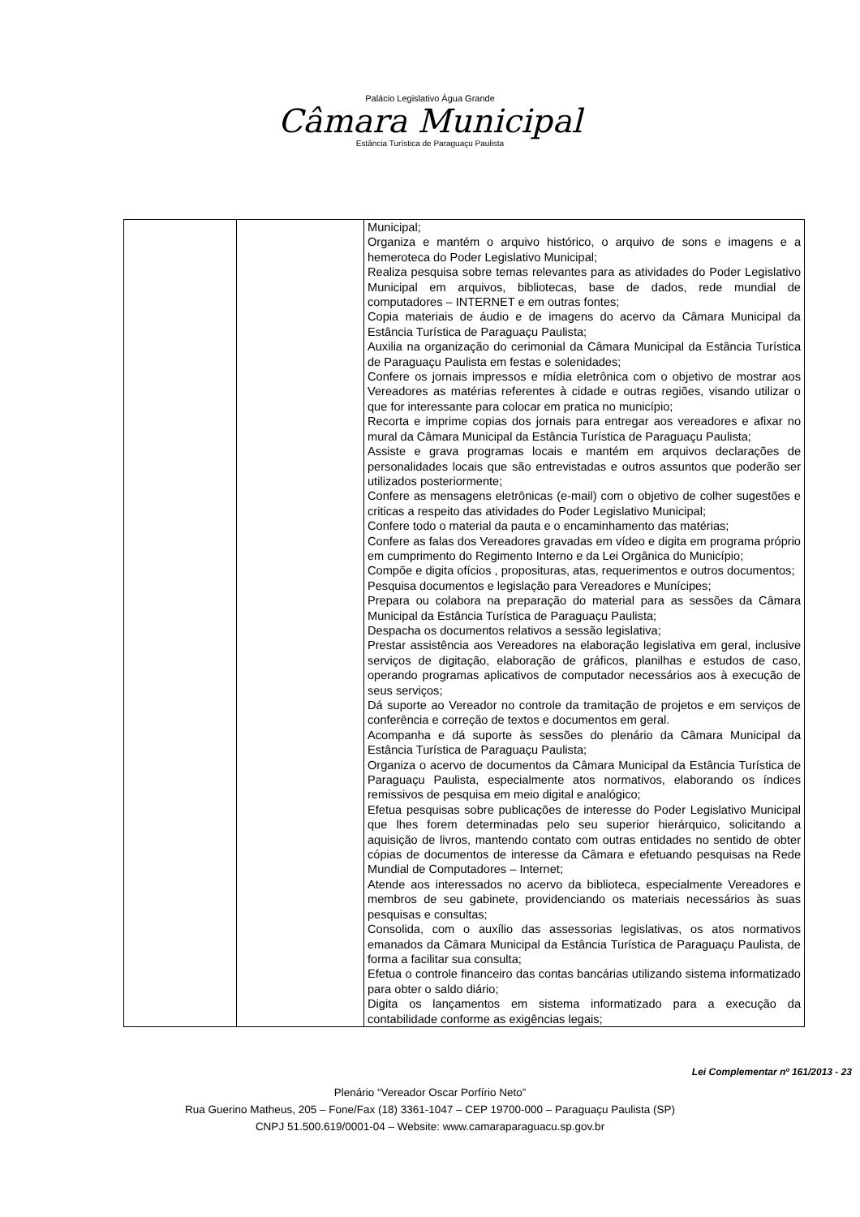Palácio Legislativo Água Grande
Câmara Municipal
Estância Turística de Paraguaçu Paulista
| | | Municipal; Organiza e mantém o arquivo histórico, o arquivo de sons e imagens e a hemeroteca do Poder Legislativo Municipal; Realiza pesquisa sobre temas relevantes para as atividades do Poder Legislativo Municipal em arquivos, bibliotecas, base de dados, rede mundial de computadores – INTERNET e em outras fontes; Copia materiais de áudio e de imagens do acervo da Câmara Municipal da Estância Turística de Paraguaçu Paulista; Auxilia na organização do cerimonial da Câmara Municipal da Estância Turística de Paraguaçu Paulista em festas e solenidades; Confere os jornais impressos e mídia eletrônica com o objetivo de mostrar aos Vereadores as matérias referentes à cidade e outras regiões, visando utilizar o que for interessante para colocar em pratica no município; Recorta e imprime copias dos jornais para entregar aos vereadores e afixar no mural da Câmara Municipal da Estância Turística de Paraguaçu Paulista; Assiste e grava programas locais e mantém em arquivos declarações de personalidades locais que são entrevistadas e outros assuntos que poderão ser utilizados posteriormente; Confere as mensagens eletrônicas (e-mail) com o objetivo de colher sugestões e criticas a respeito das atividades do Poder Legislativo Municipal; Confere todo o material da pauta e o encaminhamento das matérias; Confere as falas dos Vereadores gravadas em vídeo e digita em programa próprio em cumprimento do Regimento Interno e da Lei Orgânica do Município; Compõe e digita ofícios , proposituras, atas, requerimentos e outros documentos; Pesquisa documentos e legislação para Vereadores e Munícipes; Prepara ou colabora na preparação do material para as sessões da Câmara Municipal da Estância Turística de Paraguaçu Paulista; Despacha os documentos relativos a sessão legislativa; Prestar assistência aos Vereadores na elaboração legislativa em geral, inclusive serviços de digitação, elaboração de gráficos, planilhas e estudos de caso, operando programas aplicativos de computador necessários aos à execução de seus serviços; Dá suporte ao Vereador no controle da tramitação de projetos e em serviços de conferência e correção de textos e documentos em geral. Acompanha e dá suporte às sessões do plenário da Câmara Municipal da Estância Turística de Paraguaçu Paulista; Organiza o acervo de documentos da Câmara Municipal da Estância Turística de Paraguaçu Paulista, especialmente atos normativos, elaborando os índices remissivos de pesquisa em meio digital e analógico; Efetua pesquisas sobre publicações de interesse do Poder Legislativo Municipal que lhes forem determinadas pelo seu superior hierárquico, solicitando a aquisição de livros, mantendo contato com outras entidades no sentido de obter cópias de documentos de interesse da Câmara e efetuando pesquisas na Rede Mundial de Computadores – Internet; Atende aos interessados no acervo da biblioteca, especialmente Vereadores e membros de seu gabinete, providenciando os materiais necessários às suas pesquisas e consultas; Consolida, com o auxílio das assessorias legislativas, os atos normativos emanados da Câmara Municipal da Estância Turística de Paraguaçu Paulista, de forma a facilitar sua consulta; Efetua o controle financeiro das contas bancárias utilizando sistema informatizado para obter o saldo diário; Digita os lançamentos em sistema informatizado para a execução da contabilidade conforme as exigências legais; |
Lei Complementar nº 161/2013 - 23
Plenário “Vereador Oscar Porfírio Neto”
Rua Guerino Matheus, 205 – Fone/Fax (18) 3361-1047 – CEP 19700-000 – Paraguaçu Paulista (SP)
CNPJ 51.500.619/0001-04 – Website: www.camaraparaguacu.sp.gov.br